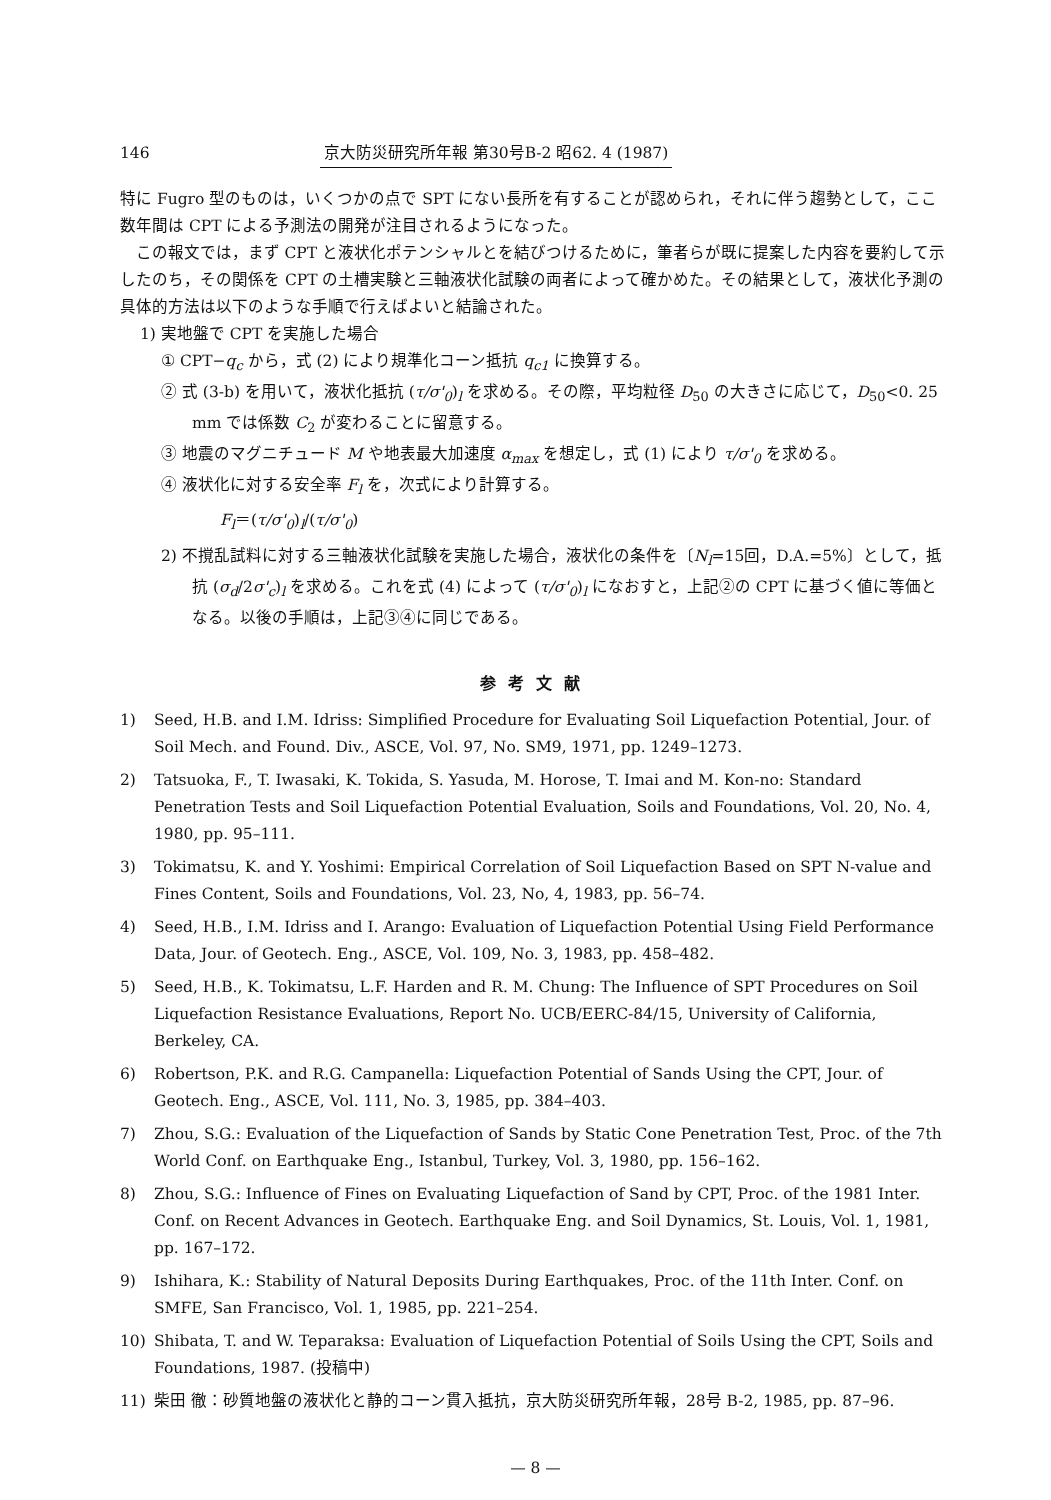146 京大防災研究所年報 第30号B-2 昭62. 4 (1987)
特に Fugro 型のものは，いくつかの点で SPT にない長所を有することが認められ，それに伴う趨勢として，ここ数年間は CPT による予測法の開発が注目されるようになった。
この報文では，まず CPT と液状化ポテンシャルとを結びつけるために，筆者らが既に提案した内容を要約して示したのち，その関係を CPT の土槽実験と三軸液状化試験の両者によって確かめた。その結果として，液状化予測の具体的方法は以下のような手順で行えばよいと結論された。
1) 実地盤で CPT を実施した場合
① CPT−q<sub>c</sub> から，式 (2) により規準化コーン抵抗 q<sub>c1</sub> に換算する。
② 式 (3-b) を用いて，液状化抵抗 (τ/σ'<sub>0</sub>)<sub>l</sub> を求める。その際，平均粒径 D<sub>50</sub> の大きさに応じて，D<sub>50</sub><0. 25 mm では係数 C<sub>2</sub> が変わることに留意する。
③ 地震のマグニチュード M や地表最大加速度 α<sub>max</sub> を想定し，式 (1) により τ/σ'<sub>0</sub> を求める。
④ 液状化に対する安全率 F<sub>l</sub> を，次式により計算する。
F<sub>l</sub>＝(τ/σ'<sub>0</sub>)<sub>l</sub>/(τ/σ'<sub>0</sub>)
2) 不撹乱試料に対する三軸液状化試験を実施した場合，液状化の条件を〔N<sub>l</sub>=15回，D.A.=5%〕として，抵抗 (σ<sub>d</sub>/2σ'<sub>c</sub>)<sub>l</sub> を求める。これを式 (4) によって (τ/σ'<sub>0</sub>)<sub>l</sub> になおすと，上記②の CPT に基づく値に等価となる。以後の手順は，上記③④に同じである。
参考文献
1) Seed, H.B. and I.M. Idriss: Simplified Procedure for Evaluating Soil Liquefaction Potential, Jour. of Soil Mech. and Found. Div., ASCE, Vol. 97, No. SM9, 1971, pp. 1249–1273.
2) Tatsuoka, F., T. Iwasaki, K. Tokida, S. Yasuda, M. Horose, T. Imai and M. Kon-no: Standard Penetration Tests and Soil Liquefaction Potential Evaluation, Soils and Foundations, Vol. 20, No. 4, 1980, pp. 95–111.
3) Tokimatsu, K. and Y. Yoshimi: Empirical Correlation of Soil Liquefaction Based on SPT N-value and Fines Content, Soils and Foundations, Vol. 23, No, 4, 1983, pp. 56–74.
4) Seed, H.B., I.M. Idriss and I. Arango: Evaluation of Liquefaction Potential Using Field Performance Data, Jour. of Geotech. Eng., ASCE, Vol. 109, No. 3, 1983, pp. 458–482.
5) Seed, H.B., K. Tokimatsu, L.F. Harden and R. M. Chung: The Influence of SPT Procedures on Soil Liquefaction Resistance Evaluations, Report No. UCB/EERC-84/15, University of California, Berkeley, CA.
6) Robertson, P.K. and R.G. Campanella: Liquefaction Potential of Sands Using the CPT, Jour. of Geotech. Eng., ASCE, Vol. 111, No. 3, 1985, pp. 384–403.
7) Zhou, S.G.: Evaluation of the Liquefaction of Sands by Static Cone Penetration Test, Proc. of the 7th World Conf. on Earthquake Eng., Istanbul, Turkey, Vol. 3, 1980, pp. 156–162.
8) Zhou, S.G.: Influence of Fines on Evaluating Liquefaction of Sand by CPT, Proc. of the 1981 Inter. Conf. on Recent Advances in Geotech. Earthquake Eng. and Soil Dynamics, St. Louis, Vol. 1, 1981, pp. 167–172.
9) Ishihara, K.: Stability of Natural Deposits During Earthquakes, Proc. of the 11th Inter. Conf. on SMFE, San Francisco, Vol. 1, 1985, pp. 221–254.
10) Shibata, T. and W. Teparaksa: Evaluation of Liquefaction Potential of Soils Using the CPT, Soils and Foundations, 1987. (投稿中)
11) 柴田 徹：砂質地盤の液状化と静的コーン貫入抵抗，京大防災研究所年報，28号 B-2, 1985, pp. 87–96.
— 8 —